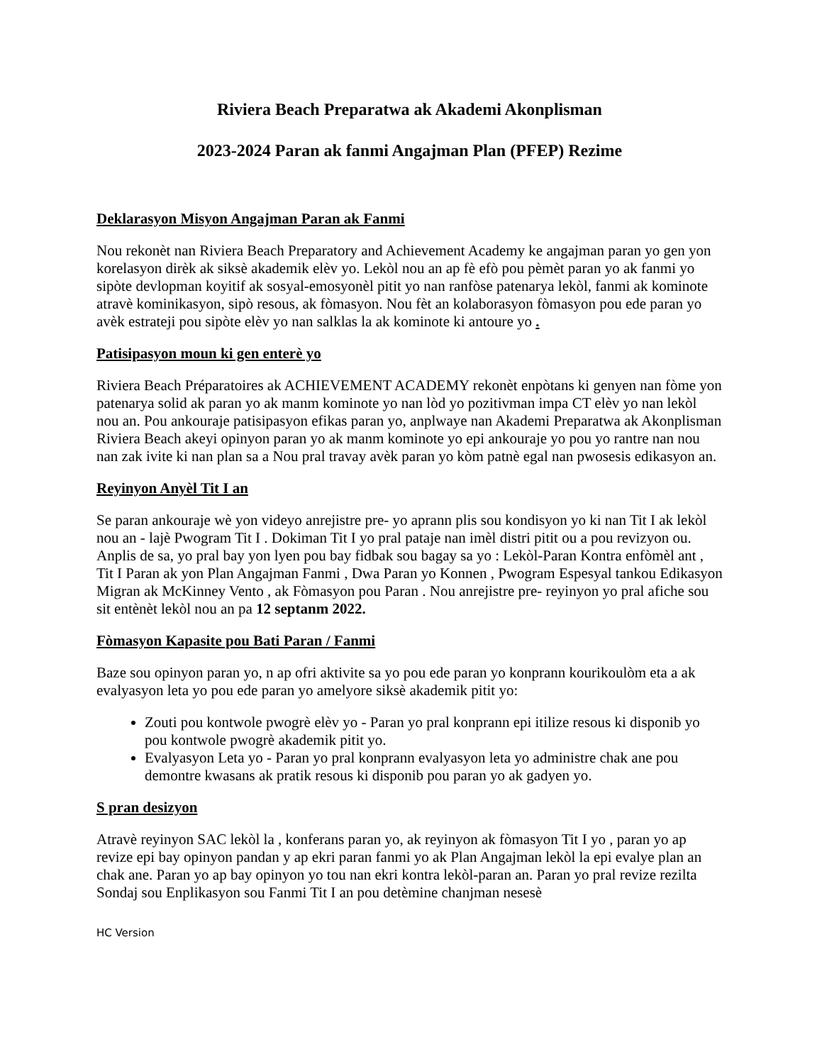Riviera Beach Preparatwa ak Akademi Akonplisman
2023-2024 Paran ak fanmi Angajman Plan (PFEP) Rezime
Deklarasyon Misyon Angajman Paran ak Fanmi
Nou rekonèt nan Riviera Beach Preparatory and Achievement Academy ke angajman paran yo gen yon korelasyon dirèk ak siksè akademik elèv yo. Lekòl nou an ap fè efò pou pèmèt paran yo ak fanmi yo sipòte devlopman koyitif ak sosyal-emosyonèl pitit yo nan ranfòse patenarya lekòl, fanmi ak kominote atravè kominikasyon, sipò resous, ak fòmasyon. Nou fèt an kolaborasyon fòmasyon pou ede paran yo avèk estrateji pou sipòte elèv yo nan salklas la ak kominote ki antoure yo .
Patisipasyon moun ki gen enterè yo
Riviera Beach Préparatoires ak ACHIEVEMENT ACADEMY rekonèt enpòtans ki genyen nan fòme yon patenarya solid ak paran yo ak manm kominote yo nan lòd yo pozitivman impa CT elèv yo nan lekòl nou an. Pou ankouraje patisipasyon efikas paran yo, anplwaye nan Akademi Preparatwa ak Akonplisman Riviera Beach akeyi opinyon paran yo ak manm kominote yo epi ankouraje yo pou yo rantre nan nou nan zak ivite ki nan plan sa a Nou pral travay avèk paran yo kòm patnè egal nan pwosesis edikasyon an.
Reyinyon Anyèl Tit I an
Se paran ankouraje wè yon videyo anrejistre pre- yo aprann plis sou kondisyon yo ki nan Tit I ak lekòl nou an - lajè Pwogram Tit I . Dokiman Tit I yo pral pataje nan imèl distri pitit ou a pou revizyon ou. Anplis de sa, yo pral bay yon lyen pou bay fidbak sou bagay sa yo : Lekòl-Paran Kontra enfòmèl ant , Tit I Paran ak yon Plan Angajman Fanmi , Dwa Paran yo Konnen , Pwogram Espesyal tankou Edikasyon Migran ak McKinney Vento , ak Fòmasyon pou Paran . Nou anrejistre pre- reyinyon yo pral afiche sou sit entènèt lekòl nou an pa 12 septanm 2022.
Fòmasyon Kapasite pou Bati Paran / Fanmi
Baze sou opinyon paran yo, n ap ofri aktivite sa yo pou ede paran yo konprann kourikoulòm eta a ak evalyasyon leta yo pou ede paran yo amelyore siksè akademik pitit yo:
Zouti pou kontwole pwogrè elèv yo - Paran yo pral konprann epi itilize resous ki disponib yo pou kontwole pwogrè akademik pitit yo.
Evalyasyon Leta yo - Paran yo pral konprann evalyasyon leta yo administre chak ane pou demontre kwasans ak pratik resous ki disponib pou paran yo ak gadyen yo.
S pran desizyon
Atravè reyinyon SAC lekòl la , konferans paran yo, ak reyinyon ak fòmasyon Tit I yo , paran yo ap revize epi bay opinyon pandan y ap ekri paran fanmi yo ak Plan Angajman lekòl la epi evalye plan an chak ane. Paran yo ap bay opinyon yo tou nan ekri kontra lekòl-paran an. Paran yo pral revize rezilta Sondaj sou Enplikasyon sou Fanmi Tit I an pou detèmine chanjman nesesè
HC Version